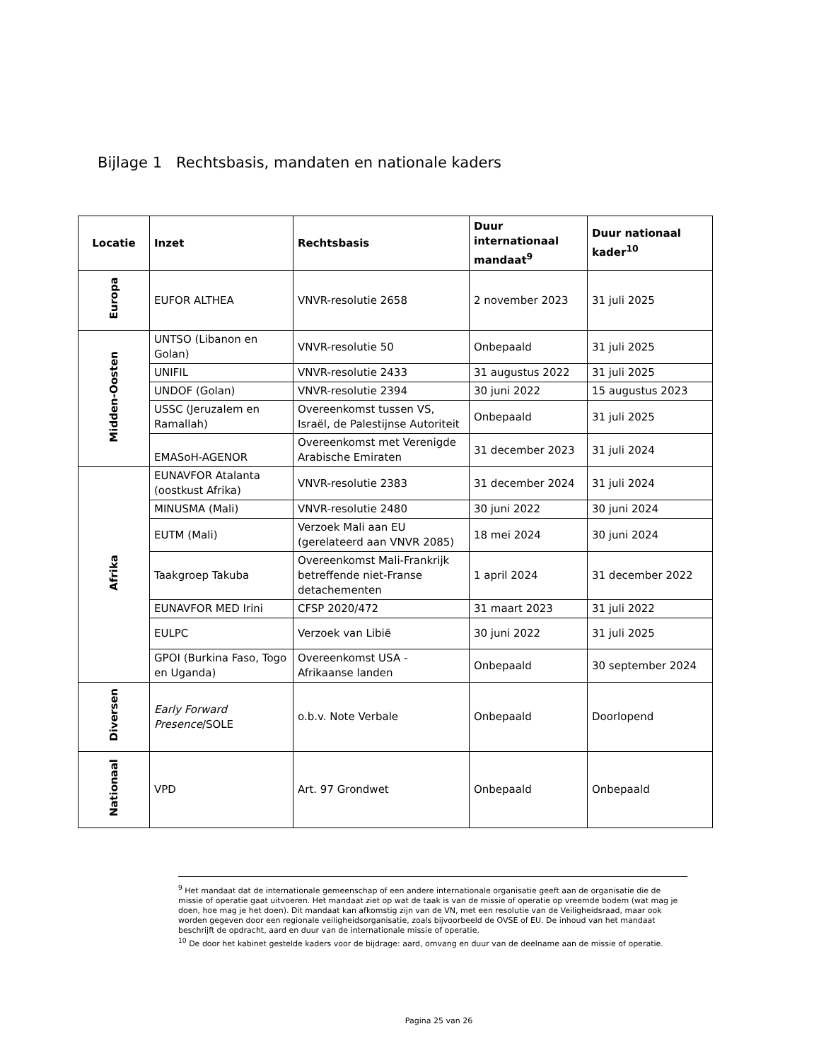Bijlage 1 Rechtsbasis, mandaten en nationale kaders
| Locatie | Inzet | Rechtsbasis | Duur internationaal mandaat<sup>9</sup> | Duur nationaal kader<sup>10</sup> |
| --- | --- | --- | --- | --- |
| Europa | EUFOR ALTHEA | VNVR-resolutie 2658 | 2 november 2023 | 31 juli 2025 |
| Midden-Oosten | UNTSO (Libanon en Golan) | VNVR-resolutie 50 | Onbepaald | 31 juli 2025 |
| | UNIFIL | VNVR-resolutie 2433 | 31 augustus 2022 | 31 juli 2025 |
| | UNDOF (Golan) | VNVR-resolutie 2394 | 30 juni 2022 | 15 augustus 2023 |
| | USSC (Jeruzalem en Ramallah) | Overeenkomst tussen VS, Israël, de Palestijnse Autoriteit | Onbepaald | 31 juli 2025 |
| | EMASoH-AGENOR | Overeenkomst met Verenigde Arabische Emiraten | 31 december 2023 | 31 juli 2024 |
| Afrika | EUNAVFOR Atalanta (oostkust Afrika) | VNVR-resolutie 2383 | 31 december 2024 | 31 juli 2024 |
| | MINUSMA (Mali) | VNVR-resolutie 2480 | 30 juni 2022 | 30 juni 2024 |
| | EUTM (Mali) | Verzoek Mali aan EU (gerelateerd aan VNVR 2085) | 18 mei 2024 | 30 juni 2024 |
| | Taakgroep Takuba | Overeenkomst Mali-Frankrijk betreffende niet-Franse detachementen | 1 april 2024 | 31 december 2022 |
| | EUNAVFOR MED Irini | CFSP 2020/472 | 31 maart 2023 | 31 juli 2022 |
| | EULPC | Verzoek van Libië | 30 juni 2022 | 31 juli 2025 |
| | GPOI (Burkina Faso, Togo en Uganda) | Overeenkomst USA - Afrikaanse landen | Onbepaald | 30 september 2024 |
| Diversen | Early Forward Presence /SOLE | o.b.v. Note Verbale | Onbepaald | Doorlopend |
| Nationaal | VPD | Art. 97 Grondwet | Onbepaald | Onbepaald |
<sup>9</sup> Het mandaat dat de internationale gemeenschap of een andere internationale organisatie geeft aan de organisatie die de missie of operatie gaat uitvoeren. Het mandaat ziet op wat de taak is van de missie of operatie op vreemde bodem (wat mag je doen, hoe mag je het doen). Dit mandaat kan afkomstig zijn van de VN, met een resolutie van de Veiligheidsraad, maar ook worden gegeven door een regionale veiligheidsorganisatie, zoals bijvoorbeeld de OVSE of EU. De inhoud van het mandaat beschrijft de opdracht, aard en duur van de internationale missie of operatie.
<sup>10</sup> De door het kabinet gestelde kaders voor de bijdrage: aard, omvang en duur van de deelname aan de missie of operatie.
Pagina 25 van 26